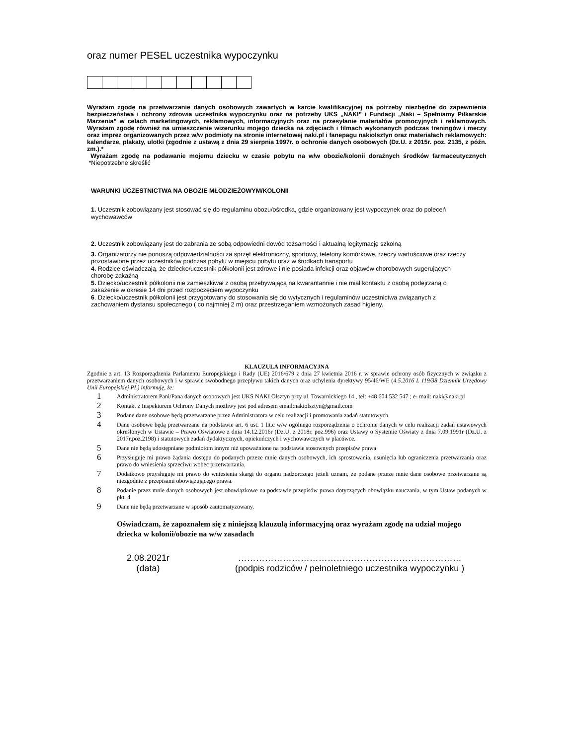oraz numer PESEL uczestnika wypoczynku
Wyrażam zgodę na przetwarzanie danych osobowych zawartych w karcie kwalifikacyjnej na potrzeby niezbędne do zapewnienia bezpieczeństwa i ochrony zdrowia uczestnika wypoczynku oraz na potrzeby UKS „NAKI” i Fundacji „Naki – Spełniamy Piłkarskie Marzenia” w celach marketingowych, reklamowych, informacyjnych oraz na przesyłanie materiałów promocyjnych i reklamowych. Wyrażam zgodę również na umieszczenie wizerunku mojego dziecka na zdjęciach i filmach wykonanych podczas treningów i meczy oraz imprez organizowanych przez w/w podmioty na stronie internetowej naki.pl i fanepagu nakiolsztyn oraz materiałach reklamowych: kalendarze, plakaty, ulotki (zgodnie z ustawą z dnia 29 sierpnia 1997r. o ochronie danych osobowych (Dz.U. z 2015r. poz. 2135, z późn. zm.).*
Wyrażam zgodę na podawanie mojemu dziecku w czasie pobytu na w/w obozie/kolonii doraźnych środków farmaceutycznych *Niepotrzebne skreślić
WARUNKI UCZESTNICTWA NA OBOZIE MŁODZIEŻOWYM/KOLONII
1. Uczestnik zobowiązany jest stosować się do regulaminu obozu/ośrodka, gdzie organizowany jest wypoczynek oraz do poleceń wychowawców
2. Uczestnik zobowiązany jest do zabrania ze sobą odpowiedni dowód tożsamości i aktualną legitymację szkolną
3. Organizatorzy nie ponoszą odpowiedzialności za sprzęt elektroniczny, sportowy, telefony komórkowe, rzeczy wartościowe oraz rzeczy pozostawione przez uczestników podczas pobytu w miejscu pobytu oraz w środkach transportu
4. Rodzice oświadczają, że dziecko/uczestnik półkolonii jest zdrowe i nie posiada infekcji oraz objawów chorobowych sugerujących chorobę zakaźną
5. Dziecko/uczestnik półkolonii nie zamieszkiwał z osobą przebywającą na kwarantannie i nie miał kontaktu z osobą podejrzaną o zakażenie w okresie 14 dni przed rozpoczęciem wypoczynku
6. Dziecko/uczestnik półkolonii jest przygotowany do stosowania się do wytycznych i regulaminów uczestnictwa związanych z zachowaniem dystansu społecznego ( co najmniej 2 m) oraz przestrzeganiem wzmożonych zasad higieny.
KLAUZULA INFORMACYJNA
Zgodnie z art. 13 Rozporządzenia Parlamentu Europejskiego i Rady (UE) 2016/679 z dnia 27 kwietnia 2016 r. w sprawie ochrony osób fizycznych w związku z przetwarzaniem danych osobowych i w sprawie swobodnego przepływu takich danych oraz uchylenia dyrektywy 95/46/WE (4.5.2016 L 119/38 Dziennik Urzędowy Unii Europejskiej PL) informuję, że:
1 Administratorem Pani/Pana danych osobowych jest UKS NAKI Olsztyn przy ul. Towarnickiego 14 , tel: +48 604 532 547 ; e- mail: naki@naki.pl
2 Kontakt z Inspektorem Ochrony Danych możliwy jest pod adresem email:nakiolsztyn@gmail.com
3 Podane dane osobowe będą przetwarzane przez Administratora w celu realizacji i promowania zadań statutowych.
4 Dane osobowe będą przetwarzane na podstawie art. 6 ust. 1 lit.c w/w ogólnego rozporządzenia o ochronie danych w celu realizacji zadań ustawowych określonych w Ustawie – Prawo Oświatowe z dnia 14.12.2016r (Dz.U. z 2018r, poz.996) oraz Ustawy o Systemie Oświaty z dnia 7.09.1991r (Dz.U. z 2017r,poz.2198) i statutowych zadań dydaktycznych, opiekuńczych i wychowawczych w placówce.
5 Dane nie będą udostępniane podmiotom innym niż upoważnione na podstawie stosownych przepisów prawa
6 Przysługuje mi prawo żądania dostępu do podanych przeze mnie danych osobowych, ich sprostowania, usunięcia lub ograniczenia przetwarzania oraz prawo do wniesienia sprzeciwu wobec przetwarzania.
7 Dodatkowo przysługuje mi prawo do wniesienia skargi do organu nadzorczego jeżeli uznam, że podane przeze mnie dane osobowe przetwarzane są niezgodnie z przepisami obowiązującego prawa.
8 Podanie przez mnie danych osobowych jest obowiązkowe na podstawie przepisów prawa dotyczących obowiązku nauczania, w tym Ustaw podanych w pkt. 4
9 Dane nie będą przetwarzane w sposób zautomatyzowany.
Oświadczam, że zapoznałem się z niniejszą klauzulą informacyjną oraz wyrażam zgodę na udział mojego dziecka w kolonii/obozie na w/w zasadach
2.08.2021r
(data)
…………………………………………………………………
(podpis rodziców / pełnoletniego uczestnika wypoczynku )